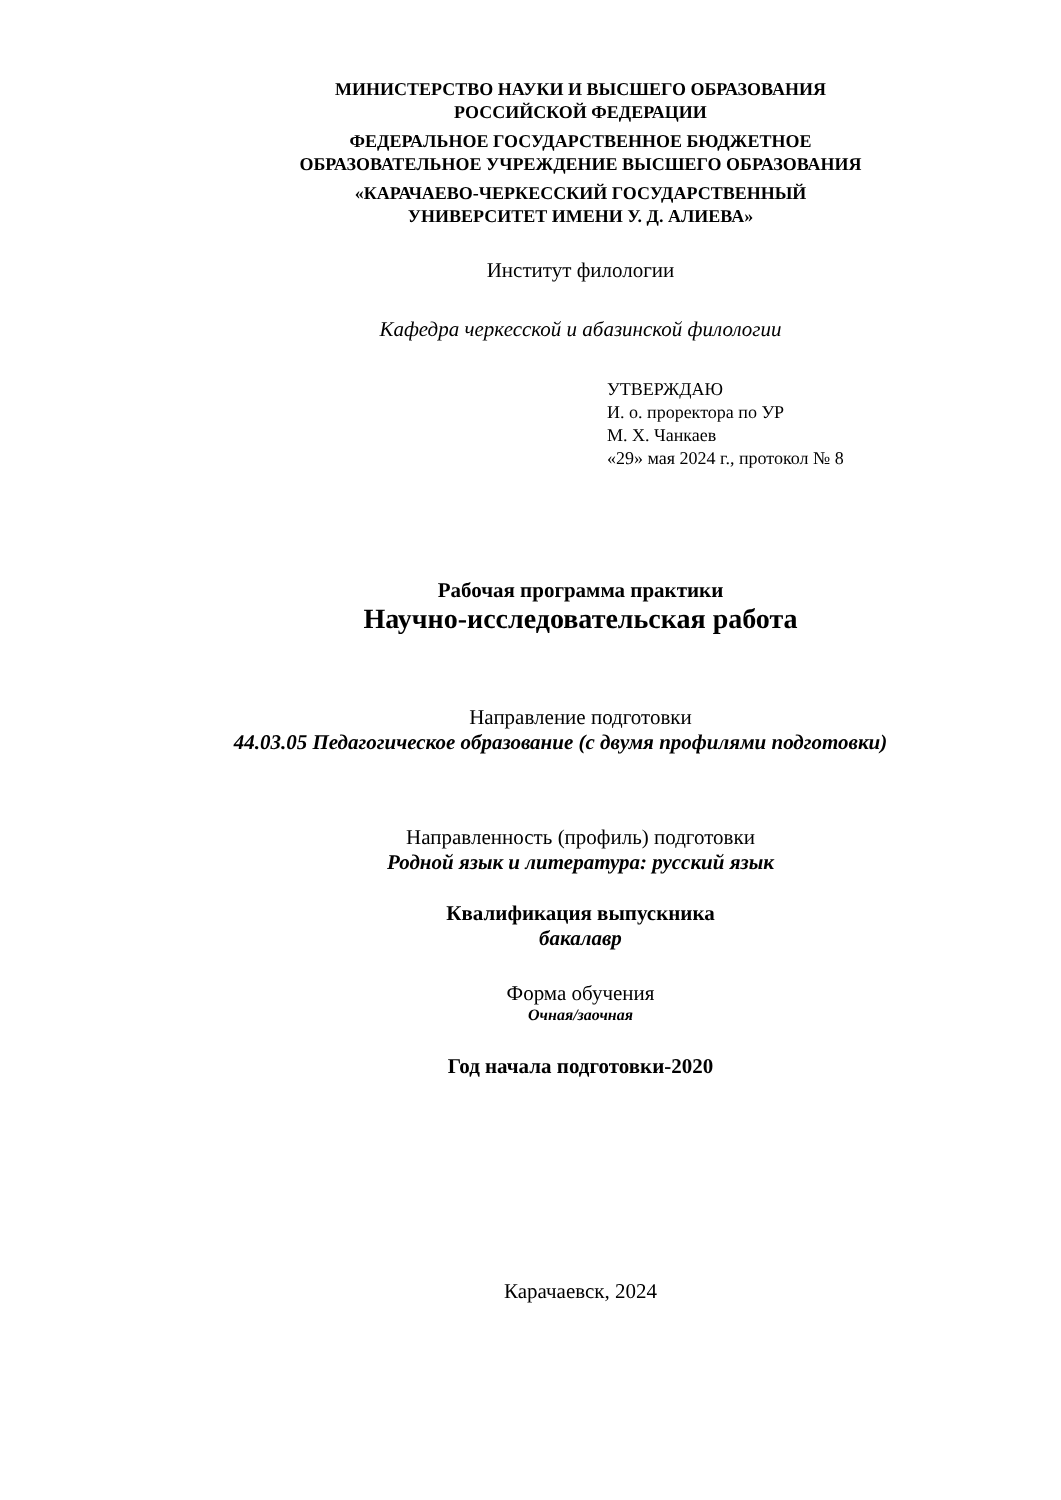МИНИСТЕРСТВО НАУКИ И ВЫСШЕГО ОБРАЗОВАНИЯ
РОССИЙСКОЙ ФЕДЕРАЦИИ
ФЕДЕРАЛЬНОЕ ГОСУДАРСТВЕННОЕ БЮДЖЕТНОЕ
ОБРАЗОВАТЕЛЬНОЕ УЧРЕЖДЕНИЕ ВЫСШЕГО ОБРАЗОВАНИЯ
«КАРАЧАЕВО-ЧЕРКЕССКИЙ ГОСУДАРСТВЕННЫЙ
УНИВЕРСИТЕТ ИМЕНИ У. Д. АЛИЕВА»
Институт филологии
Кафедра черкесской и абазинской филологии
УТВЕРЖДАЮ
И. о. проректора по УР
М. Х. Чанкаев
«29» мая 2024 г., протокол № 8
Рабочая программа практики
Научно-исследовательская работа
Направление подготовки
44.03.05 Педагогическое образование (с двумя профилями подготовки)
Направленность (профиль) подготовки
Родной язык и литература: русский язык
Квалификация выпускника
бакалавр
Форма обучения
Очная/заочная
Год начала подготовки-2020
Карачаевск, 2024